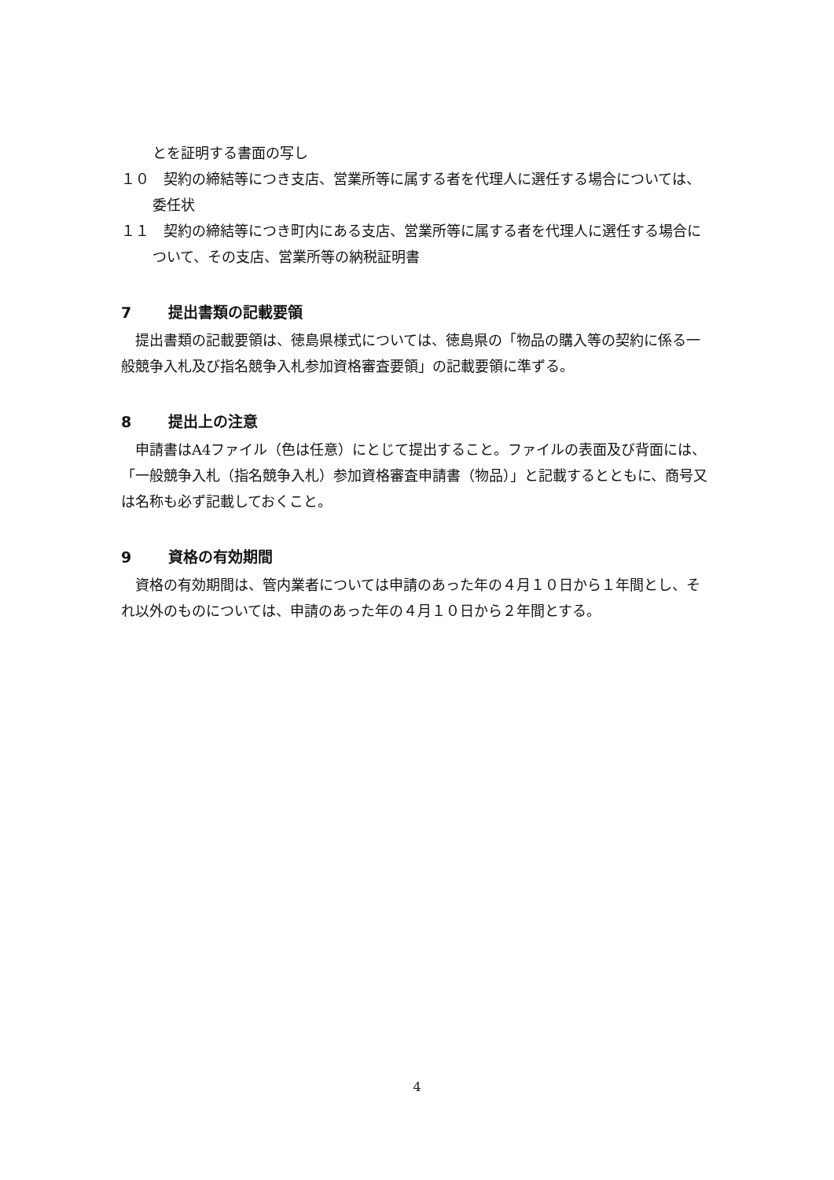とを証明する書面の写し
１０　契約の締結等につき支店、営業所等に属する者を代理人に選任する場合については、委任状
１１　契約の締結等につき町内にある支店、営業所等に属する者を代理人に選任する場合について、その支店、営業所等の納税証明書
7 提出書類の記載要領
　提出書類の記載要領は、徳島県様式については、徳島県の「物品の購入等の契約に係る一般競争入札及び指名競争入札参加資格審査要領」の記載要領に準ずる。
8 提出上の注意
　申請書はA4ファイル（色は任意）にとじて提出すること。ファイルの表面及び背面には、「一般競争入札（指名競争入札）参加資格審査申請書（物品）」と記載するとともに、商号又は名称も必ず記載しておくこと。
9 資格の有効期間
　資格の有効期間は、管内業者については申請のあった年の４月１０日から１年間とし、それ以外のものについては、申請のあった年の４月１０日から２年間とする。
4